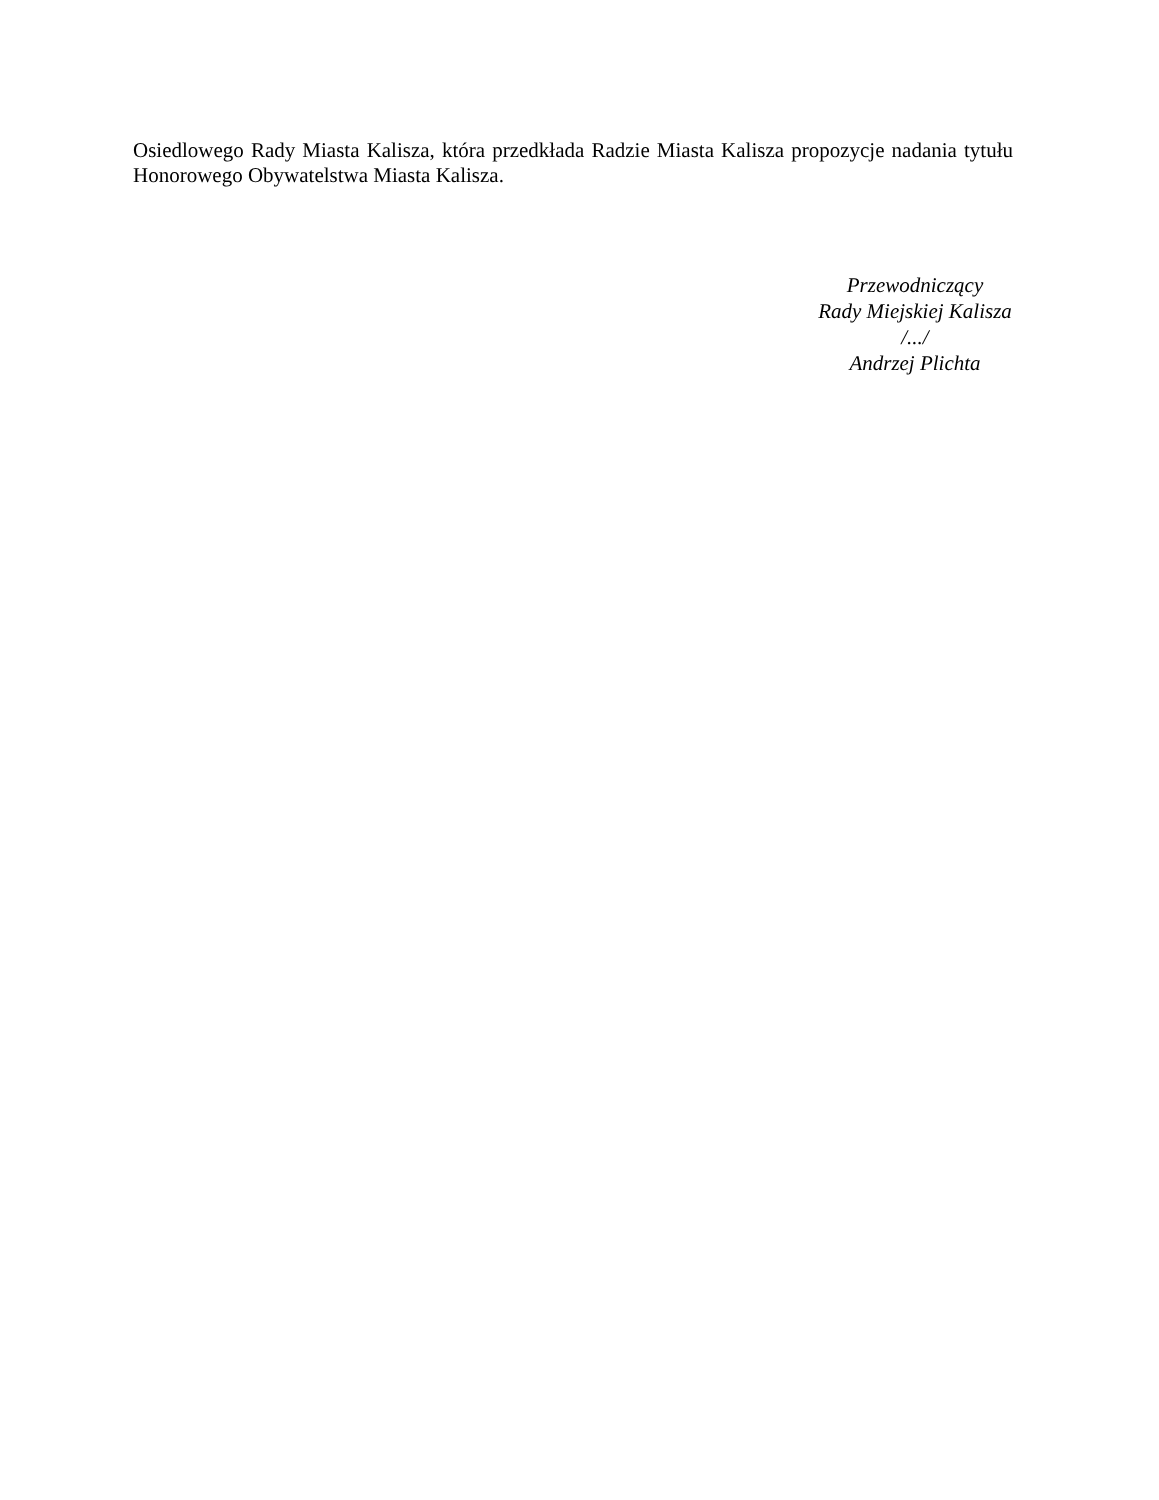Osiedlowego Rady Miasta Kalisza, która przedkłada Radzie Miasta Kalisza propozycje nadania tytułu Honorowego Obywatelstwa Miasta Kalisza.
Przewodniczący
Rady Miejskiej Kalisza
/.../
Andrzej Plichta